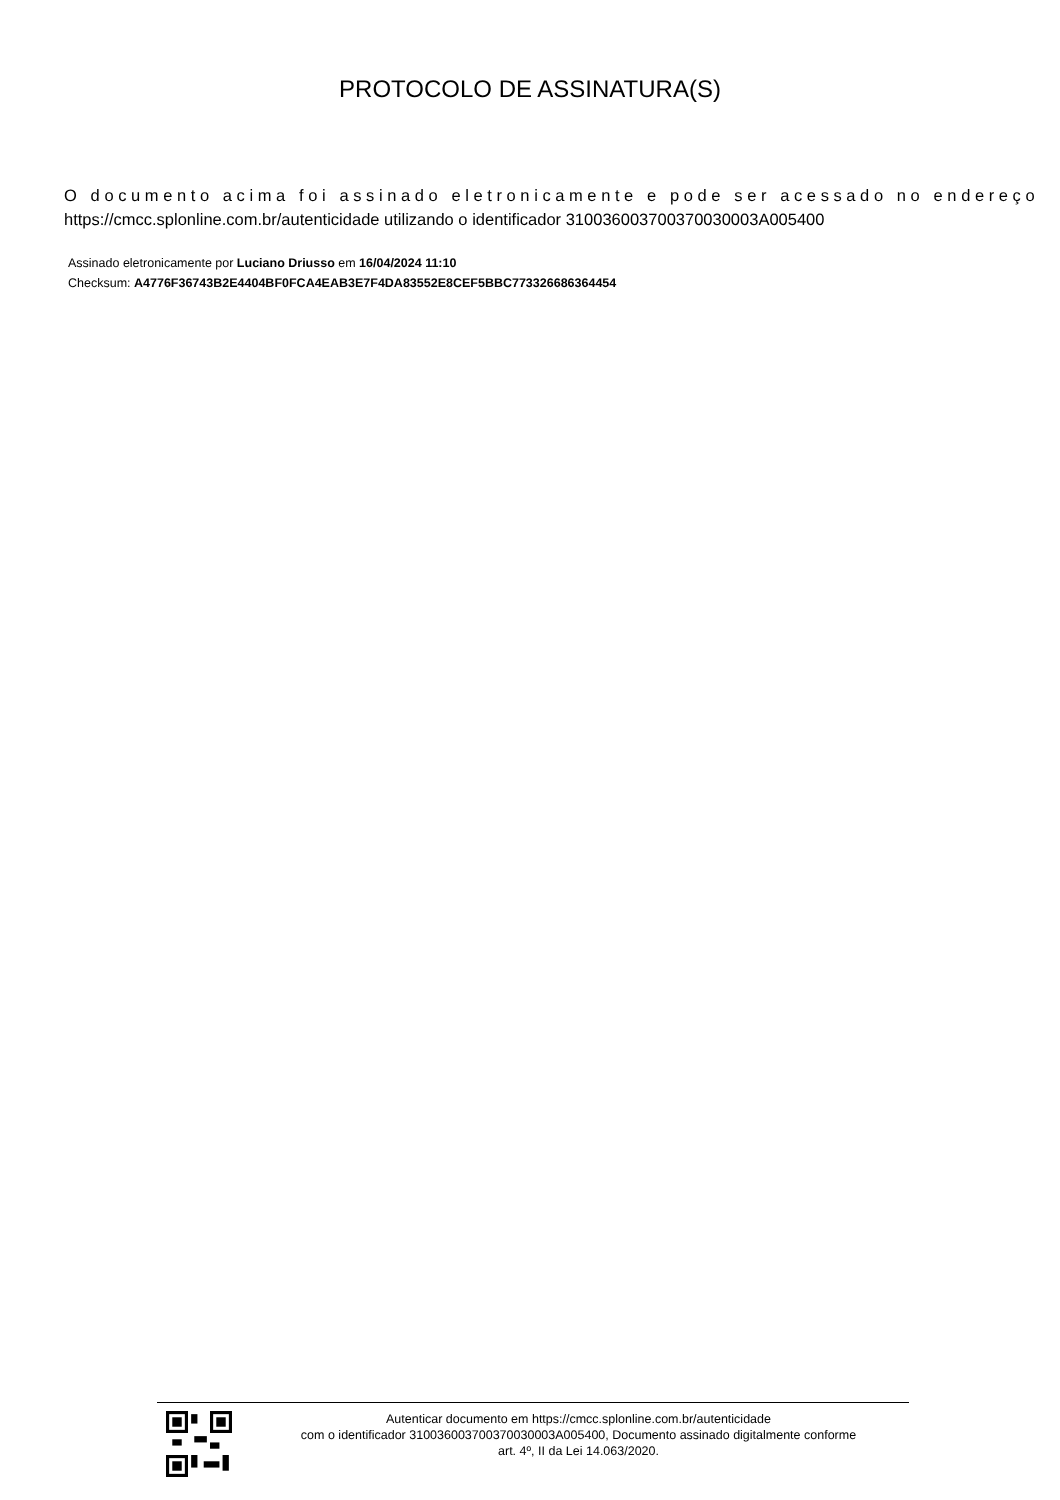PROTOCOLO DE ASSINATURA(S)
O documento acima foi assinado eletronicamente e pode ser acessado no endereço
https://cmcc.splonline.com.br/autenticidade utilizando o identificador 310036003700370030003A005400
Assinado eletronicamente por Luciano Driusso em 16/04/2024 11:10
Checksum: A4776F36743B2E4404BF0FCA4EAB3E7F4DA83552E8CEF5BBC773326686364454
Autenticar documento em https://cmcc.splonline.com.br/autenticidade
com o identificador 310036003700370030003A005400, Documento assinado digitalmente conforme
art. 4º, II da Lei 14.063/2020.